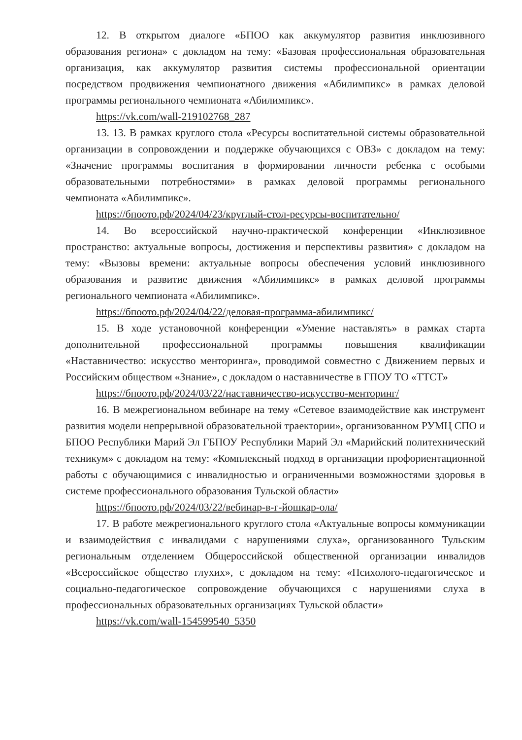12. В открытом диалоге «БПОО как аккумулятор развития инклюзивного образования региона» с докладом на тему: «Базовая профессиональная образовательная организация, как аккумулятор развития системы профессиональной ориентации посредством продвижения чемпионатного движения «Абилимпикс» в рамках деловой программы регионального чемпионата «Абилимпикс».
https://vk.com/wall-219102768_287
13. 13. В рамках круглого стола «Ресурсы воспитательной системы образовательной организации в сопровождении и поддержке обучающихся с ОВЗ» с докладом на тему: «Значение программы воспитания в формировании личности ребенка с особыми образовательными потребностями» в рамках деловой программы регионального чемпионата «Абилимпикс».
https://бпоото.рф/2024/04/23/круглый-стол-ресурсы-воспитательно/
14. Во всероссийской научно-практической конференции «Инклюзивное пространство: актуальные вопросы, достижения и перспективы развития» с докладом на тему: «Вызовы времени: актуальные вопросы обеспечения условий инклюзивного образования и развитие движения «Абилимпикс» в рамках деловой программы регионального чемпионата «Абилимпикс».
https://бпоото.рф/2024/04/22/деловая-программа-абилимпикс/
15. В ходе установочной конференции «Умение наставлять» в рамках старта дополнительной профессиональной программы повышения квалификации «Наставничество: искусство менторинга», проводимой совместно с Движением первых и Российским обществом «Знание», с докладом о наставничестве в ГПОУ ТО «ТТСТ»
https://бпоото.рф/2024/03/22/наставничество-искусство-менторинг/
16. В межрегиональном вебинаре на тему «Сетевое взаимодействие как инструмент развития модели непрерывной образовательной траектории», организованном РУМЦ СПО и БПОО Республики Марий Эл ГБПОУ Республики Марий Эл «Марийский политехнический техникум» с докладом на тему: «Комплексный подход в организации профориентационной работы с обучающимися с инвалидностью и ограниченными возможностями здоровья в системе профессионального образования Тульской области»
https://бпоото.рф/2024/03/22/вебинар-в-г-йошкар-ола/
17. В работе межрегионального круглого стола «Актуальные вопросы коммуникации и взаимодействия с инвалидами с нарушениями слуха», организованного Тульским региональным отделением Общероссийской общественной организации инвалидов «Всероссийское общество глухих», с докладом на тему: «Психолого-педагогическое и социально-педагогическое сопровождение обучающихся с нарушениями слуха в профессиональных образовательных организациях Тульской области»
https://vk.com/wall-154599540_5350